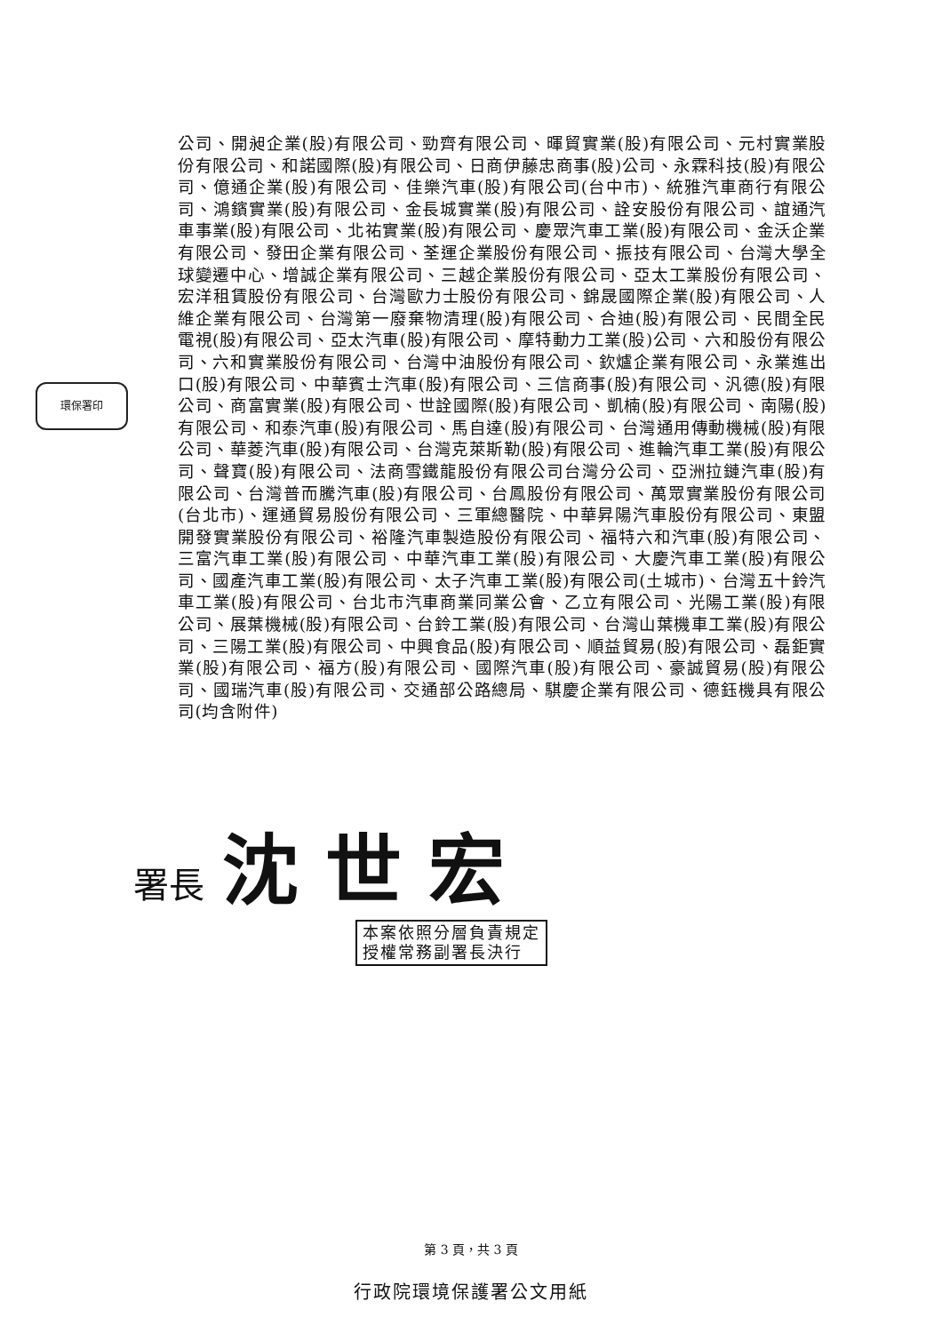公司、開昶企業(股)有限公司、勁齊有限公司、暉貿實業(股)有限公司、元村實業股份有限公司、和諾國際(股)有限公司、日商伊藤忠商事(股)公司、永霖科技(股)有限公司、億通企業(股)有限公司、佳樂汽車(股)有限公司(台中市)、統雅汽車商行有限公司、鴻鑌實業(股)有限公司、金長城實業(股)有限公司、詮安股份有限公司、誼通汽車事業(股)有限公司、北祐實業(股)有限公司、慶眾汽車工業(股)有限公司、金沃企業有限公司、發田企業有限公司、荃運企業股份有限公司、振技有限公司、台灣大學全球變遷中心、增誠企業有限公司、三越企業股份有限公司、亞太工業股份有限公司、宏洋租賃股份有限公司、台灣歐力士股份有限公司、錦晟國際企業(股)有限公司、人維企業有限公司、台灣第一廢棄物清理(股)有限公司、合迪(股)有限公司、民間全民電視(股)有限公司、亞太汽車(股)有限公司、摩特動力工業(股)公司、六和股份有限公司、六和實業股份有限公司、台灣中油股份有限公司、欽爐企業有限公司、永業進出口(股)有限公司、中華賓士汽車(股)有限公司、三信商事(股)有限公司、汎德(股)有限公司、商富實業(股)有限公司、世詮國際(股)有限公司、凱楠(股)有限公司、南陽(股)有限公司、和泰汽車(股)有限公司、馬自達(股)有限公司、台灣通用傳動機械(股)有限公司、華菱汽車(股)有限公司、台灣克萊斯勒(股)有限公司、進輪汽車工業(股)有限公司、聲寶(股)有限公司、法商雪鐵龍股份有限公司台灣分公司、亞洲拉鏈汽車(股)有限公司、台灣普而騰汽車(股)有限公司、台鳳股份有限公司、萬眾實業股份有限公司(台北市)、運通貿易股份有限公司、三軍總醫院、中華昇陽汽車股份有限公司、東盟開發實業股份有限公司、裕隆汽車製造股份有限公司、福特六和汽車(股)有限公司、三富汽車工業(股)有限公司、中華汽車工業(股)有限公司、大慶汽車工業(股)有限公司、國產汽車工業(股)有限公司、太子汽車工業(股)有限公司(土城市)、台灣五十鈴汽車工業(股)有限公司、台北市汽車商業同業公會、乙立有限公司、光陽工業(股)有限公司、展葉機械(股)有限公司、台鈴工業(股)有限公司、台灣山葉機車工業(股)有限公司、三陽工業(股)有限公司、中興食品(股)有限公司、順益貿易(股)有限公司、磊鉅實業(股)有限公司、福方(股)有限公司、國際汽車(股)有限公司、豪誠貿易(股)有限公司、國瑞汽車(股)有限公司、交通部公路總局、騏慶企業有限公司、德鈺機具有限公司(均含附件)
環保署印
署長 沈世宏
本案依照分層負責規定
授權常務副署長決行
第 3 頁，共 3 頁
行政院環境保護署公文用紙